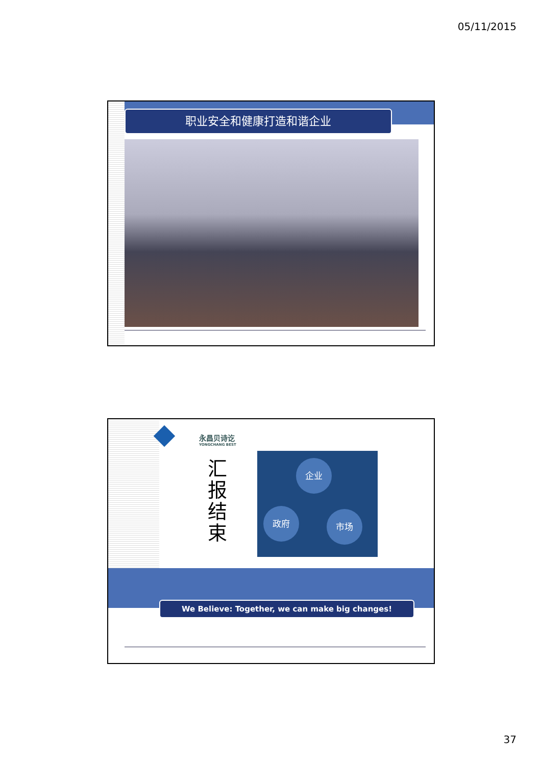05/11/2015
职业安全和健康打造和谐企业
永昌贝诗讫
YONGCHANG BEST
汇 报 结 束
企业
政府 市场
We Believe: Together, we can make big changes!
37